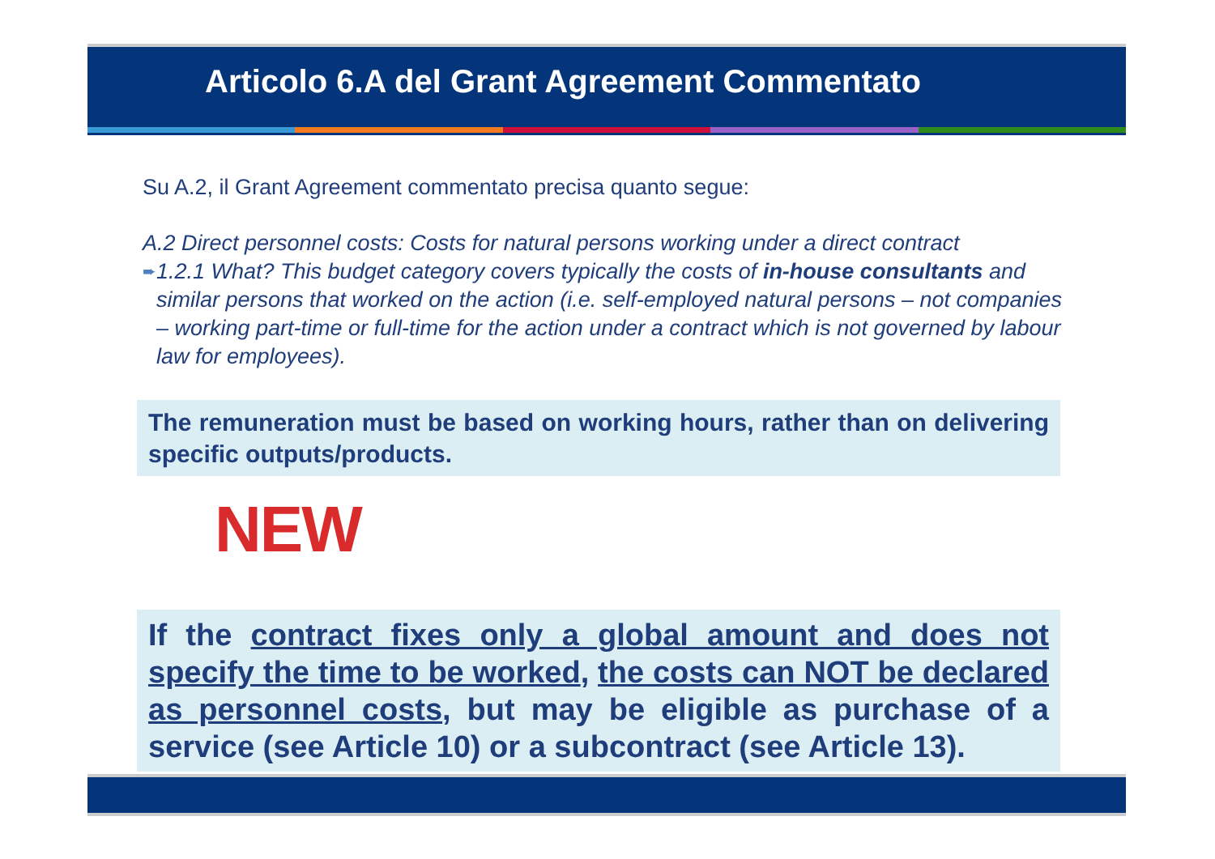Articolo 6.A del Grant Agreement Commentato
Su A.2, il Grant Agreement commentato precisa quanto segue:
A.2 Direct personnel costs: Costs for natural persons working under a direct contract
➨
1.2.1 What? This budget category covers typically the costs of in-house consultants and similar persons that worked on the action (i.e. self-employed natural persons – not companies – working part-time or full-time for the action under a contract which is not governed by labour law for employees).
The remuneration must be based on working hours, rather than on delivering specific outputs/products.
NEW
If the contract fixes only a global amount and does not specify the time to be worked, the costs can NOT be declared as personnel costs, but may be eligible as purchase of a service (see Article 10) or a subcontract (see Article 13).